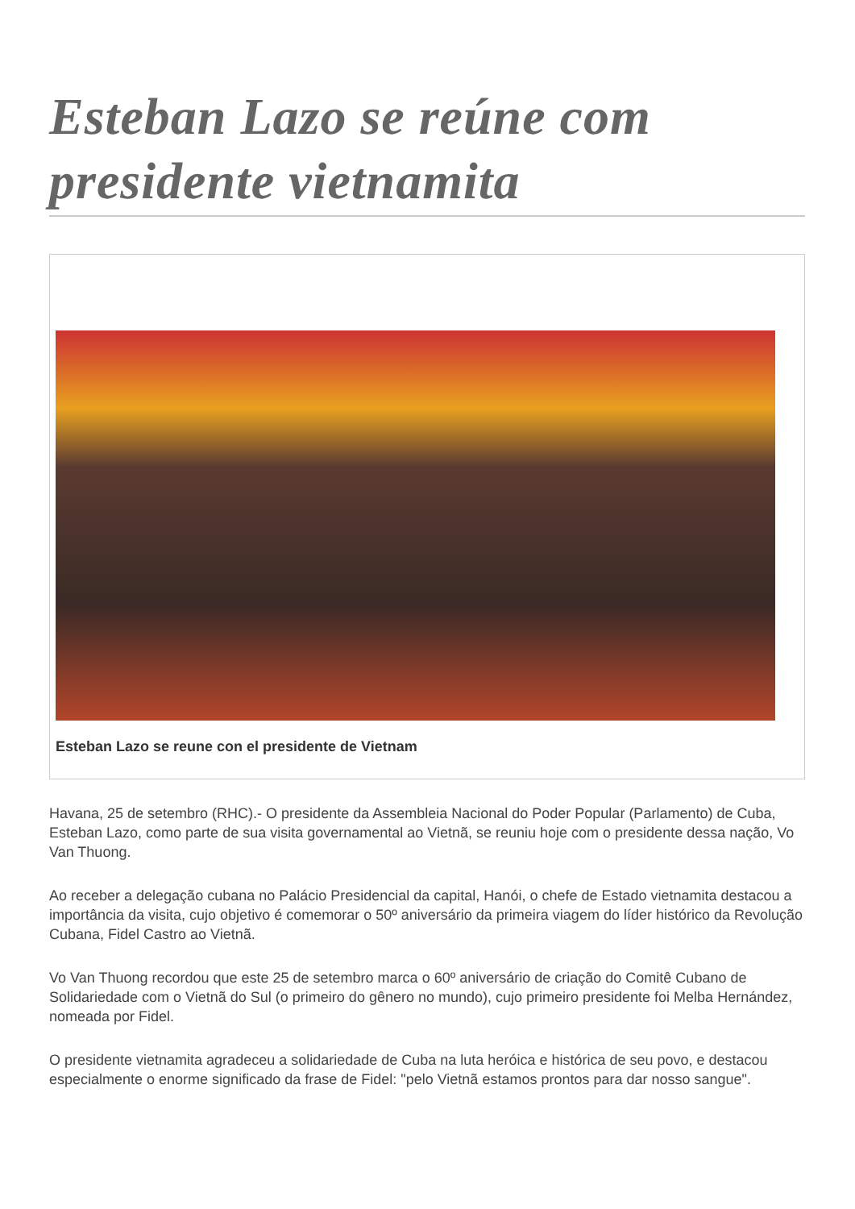Esteban Lazo se reúne com presidente vietnamita
Esteban Lazo se reune con el presidente de Vietnam
Havana, 25 de setembro (RHC).- O presidente da Assembleia Nacional do Poder Popular (Parlamento) de Cuba, Esteban Lazo, como parte de sua visita governamental ao Vietnã, se reuniu hoje com o presidente dessa nação, Vo Van Thuong.
Ao receber a delegação cubana no Palácio Presidencial da capital, Hanói, o chefe de Estado vietnamita destacou a importância da visita, cujo objetivo é comemorar o 50º aniversário da primeira viagem do líder histórico da Revolução Cubana, Fidel Castro ao Vietnã.
Vo Van Thuong recordou que este 25 de setembro marca o 60º aniversário de criação do Comitê Cubano de Solidariedade com o Vietnã do Sul (o primeiro do gênero no mundo), cujo primeiro presidente foi Melba Hernández, nomeada por Fidel.
O presidente vietnamita agradeceu a solidariedade de Cuba na luta heróica e histórica de seu povo, e destacou especialmente o enorme significado da frase de Fidel: "pelo Vietnã estamos prontos para dar nosso sangue".